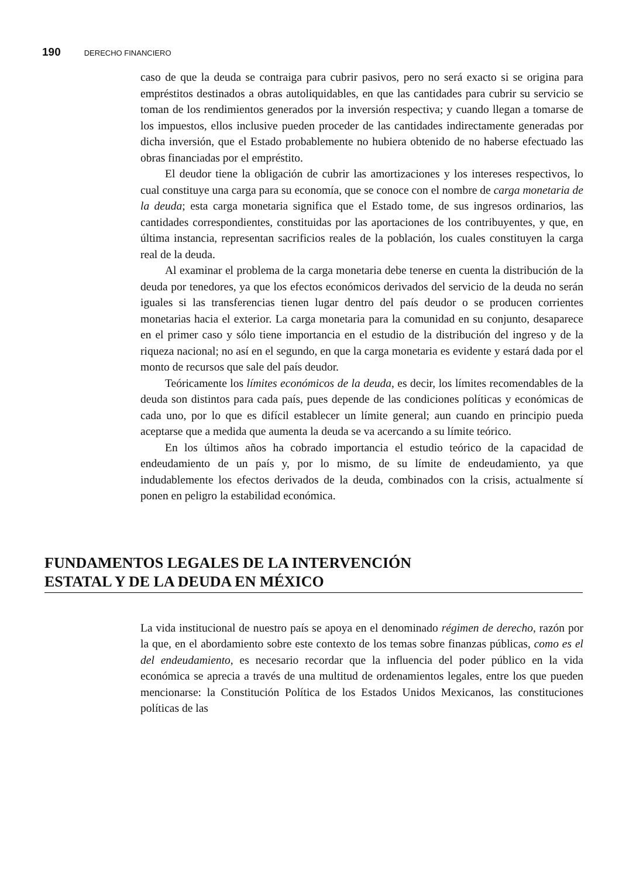190 DERECHO FINANCIERO
caso de que la deuda se contraiga para cubrir pasivos, pero no será exacto si se origina para empréstitos destinados a obras autoliquidables, en que las cantidades para cubrir su servicio se toman de los rendimientos generados por la inversión respectiva; y cuando llegan a tomarse de los impuestos, ellos inclusive pueden proceder de las cantidades indirectamente generadas por dicha inversión, que el Estado probablemente no hubiera obtenido de no haberse efectuado las obras financiadas por el empréstito.
El deudor tiene la obligación de cubrir las amortizaciones y los intereses respectivos, lo cual constituye una carga para su economía, que se conoce con el nombre de carga monetaria de la deuda; esta carga monetaria significa que el Estado tome, de sus ingresos ordinarios, las cantidades correspondientes, constituidas por las aportaciones de los contribuyentes, y que, en última instancia, representan sacrificios reales de la población, los cuales constituyen la carga real de la deuda.
Al examinar el problema de la carga monetaria debe tenerse en cuenta la distribución de la deuda por tenedores, ya que los efectos económicos derivados del servicio de la deuda no serán iguales si las transferencias tienen lugar dentro del país deudor o se producen corrientes monetarias hacia el exterior. La carga monetaria para la comunidad en su conjunto, desaparece en el primer caso y sólo tiene importancia en el estudio de la distribución del ingreso y de la riqueza nacional; no así en el segundo, en que la carga monetaria es evidente y estará dada por el monto de recursos que sale del país deudor.
Teóricamente los límites económicos de la deuda, es decir, los límites recomendables de la deuda son distintos para cada país, pues depende de las condiciones políticas y económicas de cada uno, por lo que es difícil establecer un límite general; aun cuando en principio pueda aceptarse que a medida que aumenta la deuda se va acercando a su límite teórico.
En los últimos años ha cobrado importancia el estudio teórico de la capacidad de endeudamiento de un país y, por lo mismo, de su límite de endeudamiento, ya que indudablemente los efectos derivados de la deuda, combinados con la crisis, actualmente sí ponen en peligro la estabilidad económica.
FUNDAMENTOS LEGALES DE LA INTERVENCIÓN
ESTATAL Y DE LA DEUDA EN MÉXICO
La vida institucional de nuestro país se apoya en el denominado régimen de derecho, razón por la que, en el abordamiento sobre este contexto de los temas sobre finanzas públicas, como es el del endeudamiento, es necesario recordar que la influencia del poder público en la vida económica se aprecia a través de una multitud de ordenamientos legales, entre los que pueden mencionarse: la Constitución Política de los Estados Unidos Mexicanos, las constituciones políticas de las